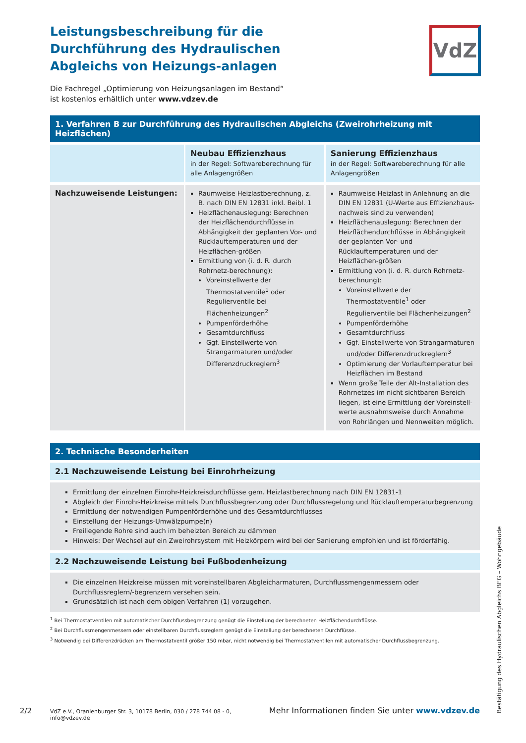VdZ
Leistungsbeschreibung für die Durchführung des Hydraulischen Abgleichs von Heizungs-anlagen
Die Fachregel „Optimierung von Heizungsanlagen im Bestand“
ist kostenlos erhältlich unter www.vdzev.de
1. Verfahren B zur Durchführung des Hydraulischen Abgleichs (Zweirohrheizung mit Heizflächen)
| | Neubau Effizienzhaus in der Regel: Softwareberechnung für alle Anlagengrößen | Sanierung Effizienzhaus in der Regel: Softwareberechnung für alle Anlagengrößen |
| Nachzuweisende Leistungen: | Raumweise Heizlastberechnung, z. B. nach DIN EN 12831 inkl. Beibl. 1 Heizflächenauslegung: Berechnen der Heizflächendurchflüsse in Abhängigkeit der geplanten Vor- und Rücklauftemperaturen und der Heizflächen-größen Ermittlung von (i. d. R. durch Rohrnetz-berechnung): Voreinstellwerte der Thermostatventile<sup>1</sup> oder Regulierventile bei Flächenheizungen<sup>2</sup> Pumpenförderhöhe Gesamtdurchfluss Ggf. Einstellwerte von Strangarmaturen und/oder Differenzdruckreglern<sup>3</sup> | Raumweise Heizlast in Anlehnung an die DIN EN 12831 (U-Werte aus Effizienzhaus-nachweis sind zu verwenden) Heizflächenauslegung: Berechnen der Heizflächendurchflüsse in Abhängigkeit der geplanten Vor- und Rücklauftemperaturen und der Heizflächen-größen Ermittlung von (i. d. R. durch Rohrnetz-berechnung): Voreinstellwerte der Thermostatventile<sup>1</sup> oder Regulierventile bei Flächenheizungen<sup>2</sup> Pumpenförderhöhe Gesamtdurchfluss Ggf. Einstellwerte von Strangarmaturen und/oder Differenzdruckreglern<sup>3</sup> Optimierung der Vorlauftemperatur bei Heizflächen im Bestand Wenn große Teile der Alt-Installation des Rohrnetzes im nicht sichtbaren Bereich liegen, ist eine Ermittlung der Voreinstell-werte ausnahmsweise durch Annahme von Rohrlängen und Nennweiten möglich. |
2. Technische Besonderheiten
2.1 Nachzuweisende Leistung bei Einrohrheizung
Ermittlung der einzelnen Einrohr-Heizkreisdurchflüsse gem. Heizlastberechnung nach DIN EN 12831-1
Abgleich der Einrohr-Heizkreise mittels Durchflussbegrenzung oder Durchflussregelung und Rücklauftemperaturbegrenzung
Ermittlung der notwendigen Pumpenförderhöhe und des Gesamtdurchflusses
Einstellung der Heizungs-Umwälzpumpe(n)
Freiliegende Rohre sind auch im beheizten Bereich zu dämmen
Hinweis: Der Wechsel auf ein Zweirohrsystem mit Heizkörpern wird bei der Sanierung empfohlen und ist förderfähig.
2.2 Nachzuweisende Leistung bei Fußbodenheizung
Die einzelnen Heizkreise müssen mit voreinstellbaren Abgleicharmaturen, Durchflussmengenmessern oder Durchflussreglern/-begrenzern versehen sein.
Grundsätzlich ist nach dem obigen Verfahren (1) vorzugehen.
<sup>1</sup> Bei Thermostatventilen mit automatischer Durchflussbegrenzung genügt die Einstellung der berechneten Heizflächendurchflüsse.
<sup>2</sup> Bei Durchflussmengenmessern oder einstellbaren Durchflussreglern genügt die Einstellung der berechneten Durchflüsse.
<sup>3</sup> Notwendig bei Differenzdrücken am Thermostatventil größer 150 mbar, nicht notwendig bei Thermostatventilen mit automatischer Durchflussbegrenzung.
2/2 VdZ e.V., Oranienburger Str. 3, 10178 Berlin, 030 / 278 744 08 - 0, info@vdzev.de Mehr Informationen finden Sie unter www.vdzev.de
Bestätigung des Hydraulischen Abgleichs BEG – Wohngebäude